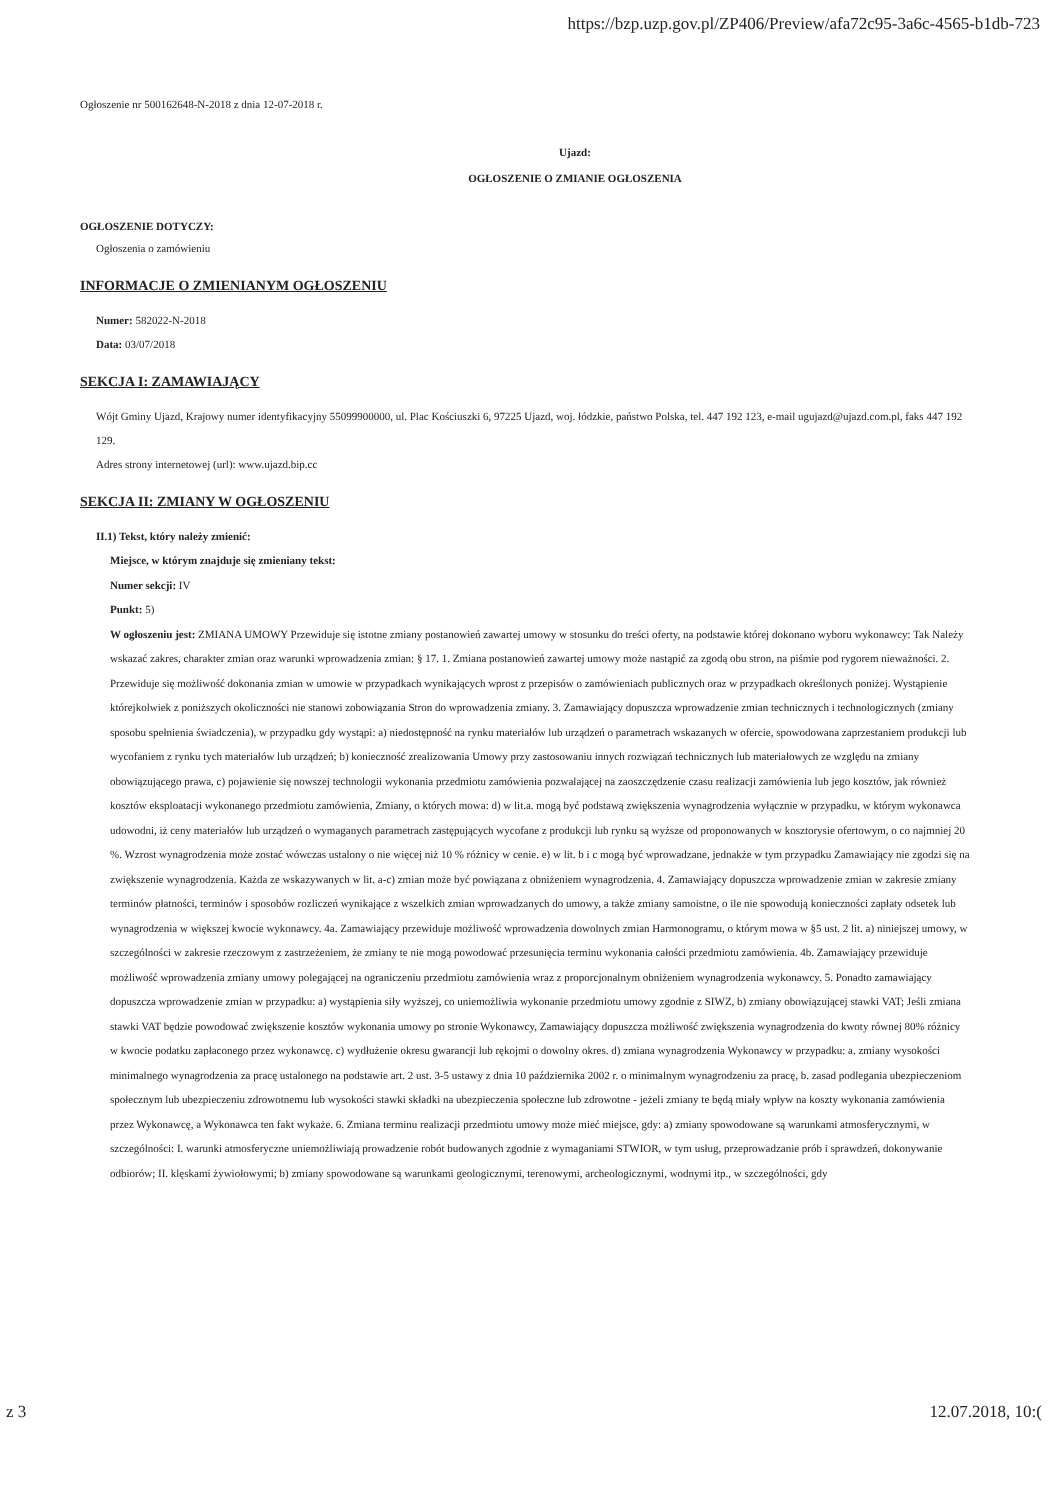https://bzp.uzp.gov.pl/ZP406/Preview/afa72c95-3a6c-4565-b1db-723
Ogłoszenie nr 500162648-N-2018 z dnia 12-07-2018 r.
Ujazd:
OGŁOSZENIE O ZMIANIE OGŁOSZENIA
OGŁOSZENIE DOTYCZY:
Ogłoszenia o zamówieniu
INFORMACJE O ZMIENIANYM OGŁOSZENIU
Numer: 582022-N-2018
Data: 03/07/2018
SEKCJA I: ZAMAWIAJĄCY
Wójt Gminy Ujazd, Krajowy numer identyfikacyjny 55099900000, ul. Plac Kościuszki 6, 97225 Ujazd, woj. łódzkie, państwo Polska, tel. 447 192 123, e-mail ugujazd@ujazd.com.pl, faks 447 192 129.
Adres strony internetowej (url): www.ujazd.bip.cc
SEKCJA II: ZMIANY W OGŁOSZENIU
II.1) Tekst, który należy zmienić:
Miejsce, w którym znajduje się zmieniany tekst:
Numer sekcji: IV
Punkt: 5)
W ogłoszeniu jest: ZMIANA UMOWY Przewiduje się istotne zmiany postanowień zawartej umowy w stosunku do treści oferty, na podstawie której dokonano wyboru wykonawcy: Tak Należy wskazać zakres, charakter zmian oraz warunki wprowadzenia zmian: § 17. 1. Zmiana postanowień zawartej umowy może nastąpić za zgodą obu stron, na piśmie pod rygorem nieważności. 2. Przewiduje się możliwość dokonania zmian w umowie w przypadkach wynikających wprost z przepisów o zamówieniach publicznych oraz w przypadkach określonych poniżej. Wystąpienie którejkolwiek z poniższych okoliczności nie stanowi zobowiązania Stron do wprowadzenia zmiany. 3. Zamawiający dopuszcza wprowadzenie zmian technicznych i technologicznych (zmiany sposobu spełnienia świadczenia), w przypadku gdy wystąpi: a) niedostępność na rynku materiałów lub urządzeń o parametrach wskazanych w ofercie, spowodowana zaprzestaniem produkcji lub wycofaniem z rynku tych materiałów lub urządzeń; b) konieczność zrealizowania Umowy przy zastosowaniu innych rozwiązań technicznych lub materiałowych ze względu na zmiany obowiązującego prawa, c) pojawienie się nowszej technologii wykonania przedmiotu zamówienia pozwalającej na zaoszczędzenie czasu realizacji zamówienia lub jego kosztów, jak również kosztów eksploatacji wykonanego przedmiotu zamówienia, Zmiany, o których mowa: d) w lit.a. mogą być podstawą zwiększenia wynagrodzenia wyłącznie w przypadku, w którym wykonawca udowodni, iż ceny materiałów lub urządzeń o wymaganych parametrach zastępujących wycofane z produkcji lub rynku są wyższe od proponowanych w kosztorysie ofertowym, o co najmniej 20 %. Wzrost wynagrodzenia może zostać wówczas ustalony o nie więcej niż 10 % różnicy w cenie. e) w lit. b i c mogą być wprowadzane, jednakże w tym przypadku Zamawiający nie zgodzi się na zwiększenie wynagrodzenia. Każda ze wskazywanych w lit. a-c) zmian może być powiązana z obniżeniem wynagrodzenia. 4. Zamawiający dopuszcza wprowadzenie zmian w zakresie zmiany terminów płatności, terminów i sposobów rozliczeń wynikające z wszelkich zmian wprowadzanych do umowy, a także zmiany samoistne, o ile nie spowodują konieczności zapłaty odsetek lub wynagrodzenia w większej kwocie wykonawcy. 4a. Zamawiający przewiduje możliwość wprowadzenia dowolnych zmian Harmonogramu, o którym mowa w §5 ust. 2 lit. a) niniejszej umowy, w szczególności w zakresie rzeczowym z zastrzeżeniem, że zmiany te nie mogą powodować przesunięcia terminu wykonania całości przedmiotu zamówienia. 4b. Zamawiający przewiduje możliwość wprowadzenia zmiany umowy polegającej na ograniczeniu przedmiotu zamówienia wraz z proporcjonalnym obniżeniem wynagrodzenia wykonawcy. 5. Ponadto zamawiający dopuszcza wprowadzenie zmian w przypadku: a) wystąpienia siły wyższej, co uniemożliwia wykonanie przedmiotu umowy zgodnie z SIWZ, b) zmiany obowiązującej stawki VAT; Jeśli zmiana stawki VAT będzie powodować zwiększenie kosztów wykonania umowy po stronie Wykonawcy, Zamawiający dopuszcza możliwość zwiększenia wynagrodzenia do kwoty równej 80% różnicy w kwocie podatku zapłaconego przez wykonawcę. c) wydłużenie okresu gwarancji lub rękojmi o dowolny okres. d) zmiana wynagrodzenia Wykonawcy w przypadku: a. zmiany wysokości minimalnego wynagrodzenia za pracę ustalonego na podstawie art. 2 ust. 3-5 ustawy z dnia 10 października 2002 r. o minimalnym wynagrodzeniu za pracę, b. zasad podlegania ubezpieczeniom społecznym lub ubezpieczeniu zdrowotnemu lub wysokości stawki składki na ubezpieczenia społeczne lub zdrowotne - jeżeli zmiany te będą miały wpływ na koszty wykonania zamówienia przez Wykonawcę, a Wykonawca ten fakt wykaże. 6. Zmiana terminu realizacji przedmiotu umowy może mieć miejsce, gdy: a) zmiany spowodowane są warunkami atmosferycznymi, w szczególności: I. warunki atmosferyczne uniemożliwiają prowadzenie robót budowanych zgodnie z wymaganiami STWIOR, w tym usług, przeprowadzanie prób i sprawdzeń, dokonywanie odbiorów; II. klęskami żywiołowymi; b) zmiany spowodowane są warunkami geologicznymi, terenowymi, archeologicznymi, wodnymi itp., w szczególności, gdy
z 3 12.07.2018, 10:(